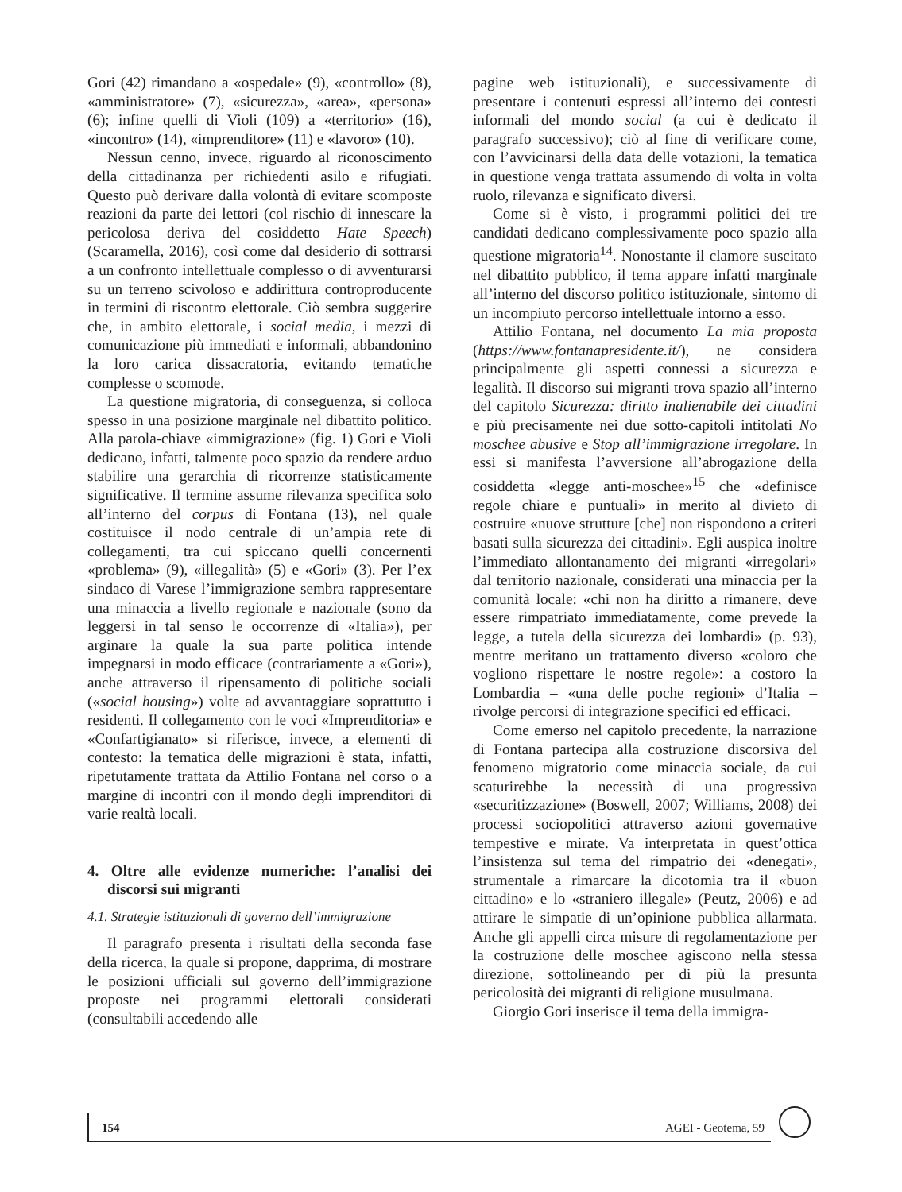Gori (42) rimandano a «ospedale» (9), «controllo» (8), «amministratore» (7), «sicurezza», «area», «persona» (6); infine quelli di Violi (109) a «territorio» (16), «incontro» (14), «imprenditore» (11) e «lavoro» (10).
Nessun cenno, invece, riguardo al riconoscimento della cittadinanza per richiedenti asilo e rifugiati. Questo può derivare dalla volontà di evitare scomposte reazioni da parte dei lettori (col rischio di innescare la pericolosa deriva del cosiddetto Hate Speech) (Scaramella, 2016), così come dal desiderio di sottrarsi a un confronto intellettuale complesso o di avventurarsi su un terreno scivoloso e addirittura controproducente in termini di riscontro elettorale. Ciò sembra suggerire che, in ambito elettorale, i social media, i mezzi di comunicazione più immediati e informali, abbandonino la loro carica dissacratoria, evitando tematiche complesse o scomode.
La questione migratoria, di conseguenza, si colloca spesso in una posizione marginale nel dibattito politico. Alla parola-chiave «immigrazione» (fig. 1) Gori e Violi dedicano, infatti, talmente poco spazio da rendere arduo stabilire una gerarchia di ricorrenze statisticamente significative. Il termine assume rilevanza specifica solo all’interno del corpus di Fontana (13), nel quale costituisce il nodo centrale di un’ampia rete di collegamenti, tra cui spiccano quelli concernenti «problema» (9), «illegalità» (5) e «Gori» (3). Per l’ex sindaco di Varese l’immigrazione sembra rappresentare una minaccia a livello regionale e nazionale (sono da leggersi in tal senso le occorrenze di «Italia»), per arginare la quale la sua parte politica intende impegnarsi in modo efficace (contrariamente a «Gori»), anche attraverso il ripensamento di politiche sociali («social housing») volte ad avvantaggiare soprattutto i residenti. Il collegamento con le voci «Imprenditoria» e «Confartigianato» si riferisce, invece, a elementi di contesto: la tematica delle migrazioni è stata, infatti, ripetutamente trattata da Attilio Fontana nel corso o a margine di incontri con il mondo degli imprenditori di varie realtà locali.
4. Oltre alle evidenze numeriche: l’analisi dei discorsi sui migranti
4.1. Strategie istituzionali di governo dell’immigrazione
Il paragrafo presenta i risultati della seconda fase della ricerca, la quale si propone, dapprima, di mostrare le posizioni ufficiali sul governo dell’immigrazione proposte nei programmi elettorali considerati (consultabili accedendo alle
pagine web istituzionali), e successivamente di presentare i contenuti espressi all’interno dei contesti informali del mondo social (a cui è dedicato il paragrafo successivo); ciò al fine di verificare come, con l’avvicinarsi della data delle votazioni, la tematica in questione venga trattata assumendo di volta in volta ruolo, rilevanza e significato diversi.
Come si è visto, i programmi politici dei tre candidati dedicano complessivamente poco spazio alla questione migratoria<sup>14</sup>. Nonostante il clamore suscitato nel dibattito pubblico, il tema appare infatti marginale all’interno del discorso politico istituzionale, sintomo di un incompiuto percorso intellettuale intorno a esso.
Attilio Fontana, nel documento La mia proposta (https://www.fontanapresidente.it/), ne considera principalmente gli aspetti connessi a sicurezza e legalità. Il discorso sui migranti trova spazio all’interno del capitolo Sicurezza: diritto inalienabile dei cittadini e più precisamente nei due sotto-capitoli intitolati No moschee abusive e Stop all’immigrazione irregolare. In essi si manifesta l’avversione all’abrogazione della cosiddetta «legge anti-moschee»<sup>15</sup> che «definisce regole chiare e puntuali» in merito al divieto di costruire «nuove strutture [che] non rispondono a criteri basati sulla sicurezza dei cittadini». Egli auspica inoltre l’immediato allontanamento dei migranti «irregolari» dal territorio nazionale, considerati una minaccia per la comunità locale: «chi non ha diritto a rimanere, deve essere rimpatriato immediatamente, come prevede la legge, a tutela della sicurezza dei lombardi» (p. 93), mentre meritano un trattamento diverso «coloro che vogliono rispettare le nostre regole»: a costoro la Lombardia – «una delle poche regioni» d’Italia – rivolge percorsi di integrazione specifici ed efficaci.
Come emerso nel capitolo precedente, la narrazione di Fontana partecipa alla costruzione discorsiva del fenomeno migratorio come minaccia sociale, da cui scaturirebbe la necessità di una progressiva «securitizzazione» (Boswell, 2007; Williams, 2008) dei processi sociopolitici attraverso azioni governative tempestive e mirate. Va interpretata in quest’ottica l’insistenza sul tema del rimpatrio dei «denegati», strumentale a rimarcare la dicotomia tra il «buon cittadino» e lo «straniero illegale» (Peutz, 2006) e ad attirare le simpatie di un’opinione pubblica allarmata. Anche gli appelli circa misure di regolamentazione per la costruzione delle moschee agiscono nella stessa direzione, sottolineando per di più la presunta pericolosità dei migranti di religione musulmana.
Giorgio Gori inserisce il tema della immigra-
154 AGEI - Geotema, 59